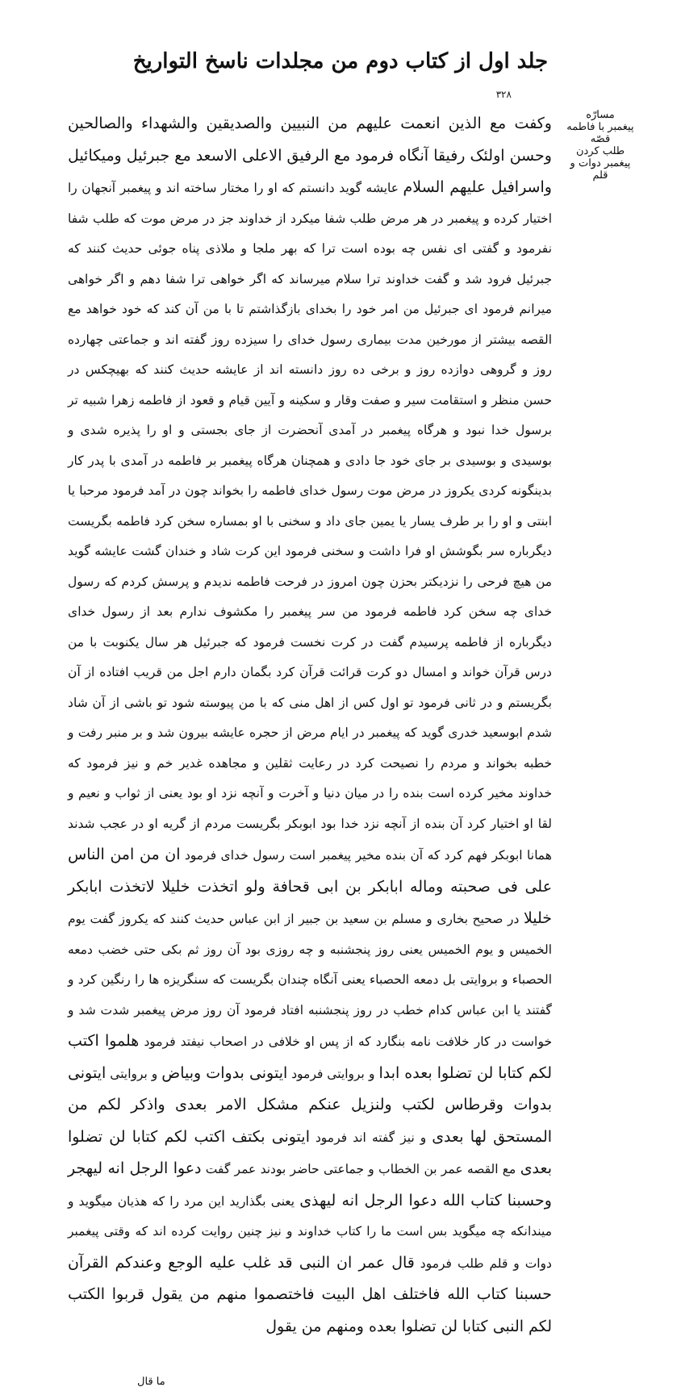جلد اول از کتاب دوم من مجلدات ناسخ التواریخ
۳۲۸
مسارّه
پیغمبر با فاطمه
قصّه
طلب کردن
پیغمبر دوات و
قلم
وکفت مع الذین انعمت علیهم من النبیین والصدیقین والشهداء والصالحین وحسن اولئک رفیقا آنگاه فرمود مع الرفیق الاعلی الاسعد مع جبرئیل ومیکائیل واسرافیل علیهم السلام عایشه گوید دانستم که او را مختار ساخته اند و پیغمبر آنجهان را اختیار کرده و پیغمبر در هر مرض طلب شفا میکرد از خداوند جز در مرض موت که طلب شفا نفرمود و گفتی ای نفس چه بوده است ترا که بهر ملجا و ملاذی پناه جوئی حدیث کنند که جبرئیل فرود شد و گفت خداوند ترا سلام میرساند که اگر خواهی ترا شفا دهم و اگر خواهی میرانم فرمود ای جبرئیل من امر خود را بخدای بازگذاشتم تا با من آن کند که خود خواهد مع القصه بیشتر از مورخین مدت بیماری رسول خدای را سیزده روز گفته اند و جماعتی چهارده روز و گروهی دوازده روز و برخی ده روز دانسته اند از عایشه حدیث کنند که بهیچکس در حسن منظر و استقامت سیر و صفت وقار و سکینه و آیین قیام و قعود از فاطمه زهرا شبیه تر برسول خدا نبود و هرگاه پیغمبر در آمدی آنحضرت از جای بجستی و او را پذیره شدی و بوسیدی و بوسیدی بر جای خود جا دادی و همچنان هرگاه پیغمبر بر فاطمه در آمدی با پدر کار بدینگونه کردی یکروز در مرض موت رسول خدای فاطمه را بخواند چون در آمد فرمود مرحبا یا ابنتی و او را بر طرف یسار یا یمین جای داد و سخنی با او بمساره سخن کرد فاطمه بگریست دیگرباره سر بگوشش او فرا داشت و سخنی فرمود این کرت شاد و خندان گشت عایشه گوید من هیچ فرحی را نزدیکتر بحزن چون امروز در فرحت فاطمه ندیدم و پرسش کردم که رسول خدای چه سخن کرد فاطمه فرمود من سر پیغمبر را مکشوف ندارم بعد از رسول خدای دیگرباره از فاطمه پرسیدم گفت در کرت نخست فرمود که جبرئیل هر سال یکنوبت با من درس قرآن خواند و امسال دو کرت قرائت قرآن کرد بگمان دارم اجل من قریب افتاده از آن بگریستم و در ثانی فرمود تو اول کس از اهل منی که با من پیوسته شود تو باشی از آن شاد شدم ابوسعید خدری گوید که پیغمبر در ایام مرض از حجره عایشه بیرون شد و بر منبر رفت و خطبه بخواند و مردم را نصیحت کرد در رعایت ثقلین و مجاهده غدیر خم و نیز فرمود که خداوند مخیر کرده است بنده را در میان دنیا و آخرت و آنچه نزد او بود یعنی از ثواب و نعیم و لقا او اختیار کرد آن بنده از آنچه نزد خدا بود ابوبکر بگریست مردم از گریه او در عجب شدند همانا ابوبکر فهم کرد که آن بنده مخیر پیغمبر است رسول خدای فرمود ان من امن الناس علی فی صحبته وماله ابابکر بن ابی قحافة ولو اتخذت خلیلا لاتخذت ابابکر خلیلا در صحیح بخاری و مسلم بن سعید بن جبیر از ابن عباس حدیث کنند که یکروز گفت یوم الخمیس و یوم الخمیس یعنی روز پنجشنبه و چه روزی بود آن روز ثم بکی حتی خضب دمعه الحصباء و بروایتی بل دمعه الحصباء یعنی آنگاه چندان بگریست که سنگریزه ها را رنگین کرد و گفتند یا ابن عباس کدام خطب در روز پنجشنبه افتاد فرمود آن روز مرض پیغمبر شدت شد و خواست در کار خلافت نامه بنگارد که از پس او خلافی در اصحاب نیفتد فرمود هلموا اکتب لکم کتابا لن تضلوا بعده ابدا و بروایتی فرمود ایتونی بدوات وبیاض و بروایتی ایتونی بدوات وقرطاس لکتب ولنزیل عنکم مشکل الامر بعدی واذکر لکم من المستحق لها بعدی و نیز گفته اند فرمود ایتونی بکتف اکتب لکم کتابا لن تضلوا بعدی مع القصه عمر بن الخطاب و جماعتی حاضر بودند عمر گفت دعوا الرجل انه لیهجر وحسبنا کتاب الله دعوا الرجل انه لیهذی یعنی بگذارید این مرد را که هذیان میگوید و میندانکه چه میگوید بس است ما را کتاب خداوند و نیز چنین روایت کرده اند که وقتی پیغمبر دوات و قلم طلب فرمود قال عمر ان النبی قد غلب علیه الوجع وعندکم القرآن حسبنا کتاب الله فاختلف اهل البیت فاختصموا منهم من یقول قربوا الکتب لکم النبی کتابا لن تضلوا بعده ومنهم من یقول
ما قال